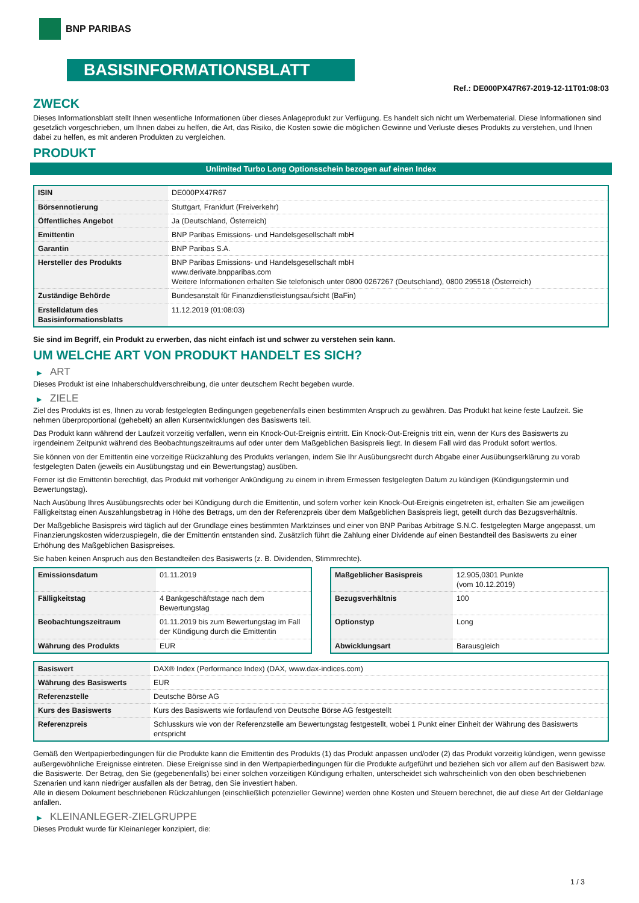BNP PARIBAS
BASISINFORMATIONSBLATT
Ref.: DE000PX47R67-2019-12-11T01:08:03
ZWECK
Dieses Informationsblatt stellt Ihnen wesentliche Informationen über dieses Anlageprodukt zur Verfügung. Es handelt sich nicht um Werbematerial. Diese Informationen sind gesetzlich vorgeschrieben, um Ihnen dabei zu helfen, die Art, das Risiko, die Kosten sowie die möglichen Gewinne und Verluste dieses Produkts zu verstehen, und Ihnen dabei zu helfen, es mit anderen Produkten zu vergleichen.
PRODUKT
Unlimited Turbo Long Optionsschein bezogen auf einen Index
| ISIN | DE000PX47R67 |
| Börsennotierung | Stuttgart, Frankfurt (Freiverkehr) |
| Öffentliches Angebot | Ja (Deutschland, Österreich) |
| Emittentin | BNP Paribas Emissions- und Handelsgesellschaft mbH |
| Garantin | BNP Paribas S.A. |
| Hersteller des Produkts | BNP Paribas Emissions- und Handelsgesellschaft mbH www.derivate.bnpparibas.com Weitere Informationen erhalten Sie telefonisch unter 0800 0267267 (Deutschland), 0800 295518 (Österreich) |
| Zuständige Behörde | Bundesanstalt für Finanzdienstleistungsaufsicht (BaFin) |
| Erstelldatum des Basisinformationsblatts | 11.12.2019 (01:08:03) |
Sie sind im Begriff, ein Produkt zu erwerben, das nicht einfach ist und schwer zu verstehen sein kann.
UM WELCHE ART VON PRODUKT HANDELT ES SICH?
▶ ART
Dieses Produkt ist eine Inhaberschuldverschreibung, die unter deutschem Recht begeben wurde.
▶ ZIELE
Ziel des Produkts ist es, Ihnen zu vorab festgelegten Bedingungen gegebenenfalls einen bestimmten Anspruch zu gewähren. Das Produkt hat keine feste Laufzeit. Sie nehmen überproportional (gehebelt) an allen Kursentwicklungen des Basiswerts teil.
Das Produkt kann während der Laufzeit vorzeitig verfallen, wenn ein Knock-Out-Ereignis eintritt. Ein Knock-Out-Ereignis tritt ein, wenn der Kurs des Basiswerts zu irgendeinem Zeitpunkt während des Beobachtungszeitraums auf oder unter dem Maßgeblichen Basispreis liegt. In diesem Fall wird das Produkt sofort wertlos.
Sie können von der Emittentin eine vorzeitige Rückzahlung des Produkts verlangen, indem Sie Ihr Ausübungsrecht durch Abgabe einer Ausübungserklärung zu vorab festgelegten Daten (jeweils ein Ausübungstag und ein Bewertungstag) ausüben.
Ferner ist die Emittentin berechtigt, das Produkt mit vorheriger Ankündigung zu einem in ihrem Ermessen festgelegten Datum zu kündigen (Kündigungstermin und Bewertungstag).
Nach Ausübung Ihres Ausübungsrechts oder bei Kündigung durch die Emittentin, und sofern vorher kein Knock-Out-Ereignis eingetreten ist, erhalten Sie am jeweiligen Fälligkeitstag einen Auszahlungsbetrag in Höhe des Betrags, um den der Referenzpreis über dem Maßgeblichen Basispreis liegt, geteilt durch das Bezugsverhältnis.
Der Maßgebliche Basispreis wird täglich auf der Grundlage eines bestimmten Marktzinses und einer von BNP Paribas Arbitrage S.N.C. festgelegten Marge angepasst, um Finanzierungskosten widerzuspiegeln, die der Emittentin entstanden sind. Zusätzlich führt die Zahlung einer Dividende auf einen Bestandteil des Basiswerts zu einer Erhöhung des Maßgeblichen Basispreises.
Sie haben keinen Anspruch aus den Bestandteilen des Basiswerts (z. B. Dividenden, Stimmrechte).
| Emissionsdatum | 01.11.2019 |
| Fälligkeitstag | 4 Bankgeschäftstage nach dem Bewertungstag |
| Beobachtungszeitraum | 01.11.2019 bis zum Bewertungstag im Fall der Kündigung durch die Emittentin |
| Währung des Produkts | EUR |
| Maßgeblicher Basispreis | 12.905,0301 Punkte (vom 10.12.2019) |
| Bezugsverhältnis | 100 |
| Optionstyp | Long |
| Abwicklungsart | Barausgleich |
| Basiswert | DAX® Index (Performance Index) (DAX, www.dax-indices.com) |
| Währung des Basiswerts | EUR |
| Referenzstelle | Deutsche Börse AG |
| Kurs des Basiswerts | Kurs des Basiswerts wie fortlaufend von Deutsche Börse AG festgestellt |
| Referenzpreis | Schlusskurs wie von der Referenzstelle am Bewertungstag festgestellt, wobei 1 Punkt einer Einheit der Währung des Basiswerts entspricht |
Gemäß den Wertpapierbedingungen für die Produkte kann die Emittentin des Produkts (1) das Produkt anpassen und/oder (2) das Produkt vorzeitig kündigen, wenn gewisse außergewöhnliche Ereignisse eintreten. Diese Ereignisse sind in den Wertpapierbedingungen für die Produkte aufgeführt und beziehen sich vor allem auf den Basiswert bzw. die Basiswerte. Der Betrag, den Sie (gegebenenfalls) bei einer solchen vorzeitigen Kündigung erhalten, unterscheidet sich wahrscheinlich von den oben beschriebenen Szenarien und kann niedriger ausfallen als der Betrag, den Sie investiert haben.
Alle in diesem Dokument beschriebenen Rückzahlungen (einschließlich potenzieller Gewinne) werden ohne Kosten und Steuern berechnet, die auf diese Art der Geldanlage anfallen.
▶ KLEINANLEGER-ZIELGRUPPE
Dieses Produkt wurde für Kleinanleger konzipiert, die:
1 / 3